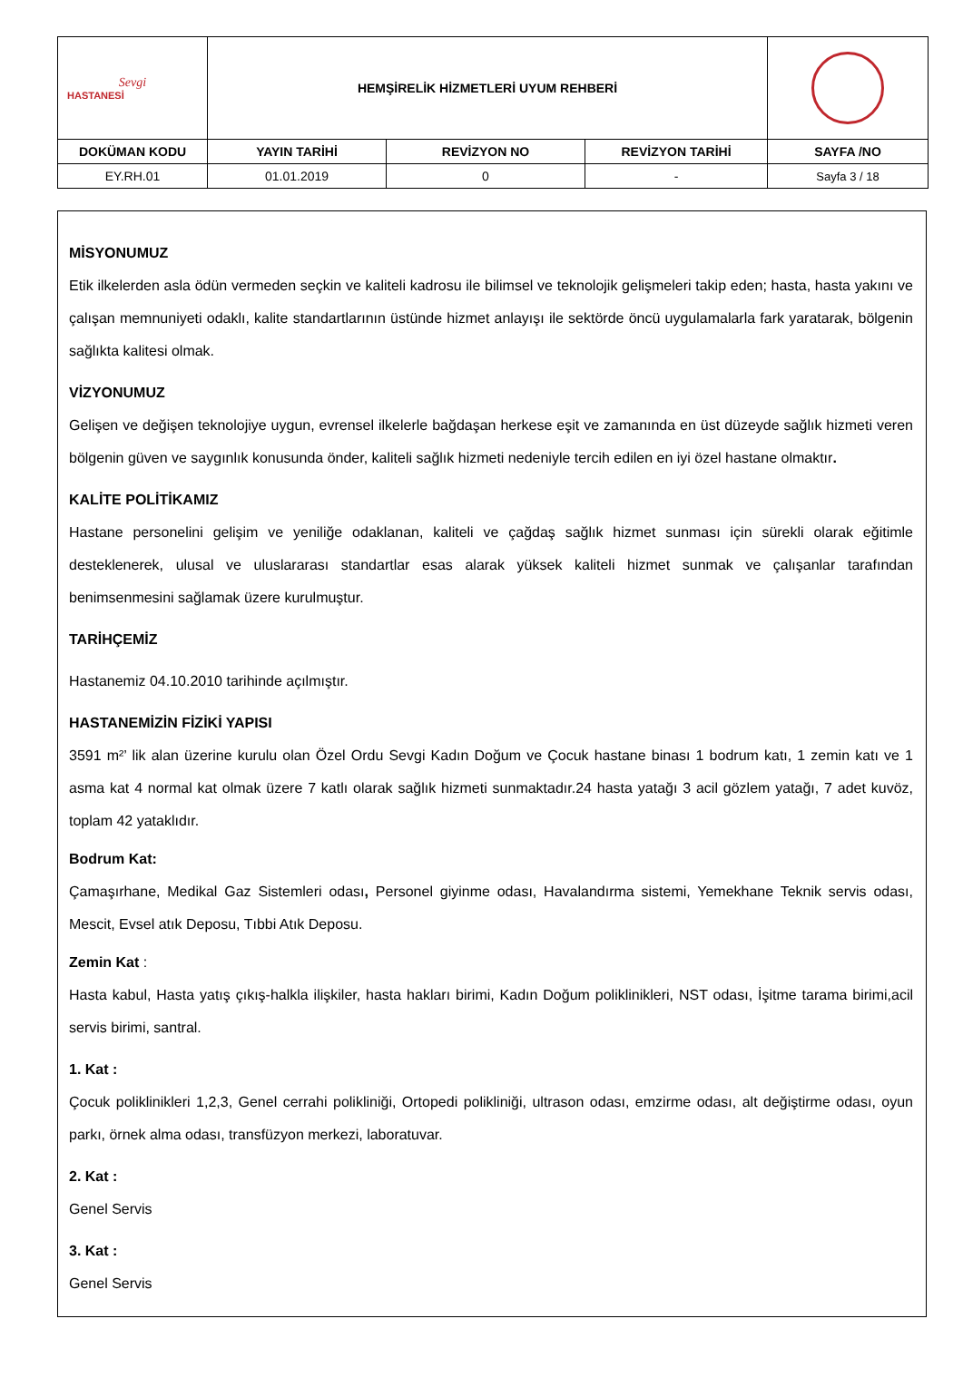| Sevgi HASTANESİ | HEMŞİRELİK HİZMETLERİ UYUM REHBERİ | | | |
| DOKÜMAN KODU | YAYIN TARİHİ | REVİZYON NO | REVİZYON TARİHİ | SAYFA /NO |
| EY.RH.01 | 01.01.2019 | 0 | - | Sayfa 3 / 18 |
MİSYONUMUZ
Etik ilkelerden asla ödün vermeden seçkin ve kaliteli kadrosu ile bilimsel ve teknolojik gelişmeleri takip eden; hasta, hasta yakını ve çalışan memnuniyeti odaklı, kalite standartlarının üstünde hizmet anlayışı ile sektörde öncü uygulamalarla fark yaratarak, bölgenin sağlıkta kalitesi olmak.
VİZYONUMUZ
Gelişen ve değişen teknolojiye uygun, evrensel ilkelerle bağdaşan herkese eşit ve zamanında en üst düzeyde sağlık hizmeti veren bölgenin güven ve saygınlık konusunda önder, kaliteli sağlık hizmeti nedeniyle tercih edilen en iyi özel hastane olmaktır.
KALİTE POLİTİKAMIZ
Hastane personelini gelişim ve yeniliğe odaklanan, kaliteli ve çağdaş sağlık hizmet sunması için sürekli olarak eğitimle desteklenerek, ulusal ve uluslararası standartlar esas alarak yüksek kaliteli hizmet sunmak ve çalışanlar tarafından benimsenmesini sağlamak üzere kurulmuştur.
TARİHÇEMİZ
Hastanemiz 04.10.2010 tarihinde açılmıştır.
HASTANEMİZİN FİZİKİ YAPISI
3591 m²’ lik alan üzerine kurulu olan Özel Ordu Sevgi Kadın Doğum ve Çocuk hastane binası 1 bodrum katı, 1 zemin katı ve 1 asma kat 4 normal kat olmak üzere 7 katlı olarak sağlık hizmeti sunmaktadır.24 hasta yatağı 3 acil gözlem yatağı, 7 adet kuvöz, toplam 42 yataklıdır.
Bodrum Kat:
Çamaşırhane, Medikal Gaz Sistemleri odası, Personel giyinme odası, Havalandırma sistemi, Yemekhane Teknik servis odası, Mescit, Evsel atık Deposu, Tıbbi Atık Deposu.
Zemin Kat :
Hasta kabul, Hasta yatış çıkış-halkla ilişkiler, hasta hakları birimi, Kadın Doğum poliklinikleri, NST odası, İşitme tarama birimi,acil servis birimi, santral.
1. Kat :
Çocuk poliklinikleri 1,2,3, Genel cerrahi polikliniği, Ortopedi polikliniği, ultrason odası, emzirme odası, alt değiştirme odası, oyun parkı, örnek alma odası, transfüzyon merkezi, laboratuvar.
2. Kat :
Genel Servis
3. Kat :
Genel Servis